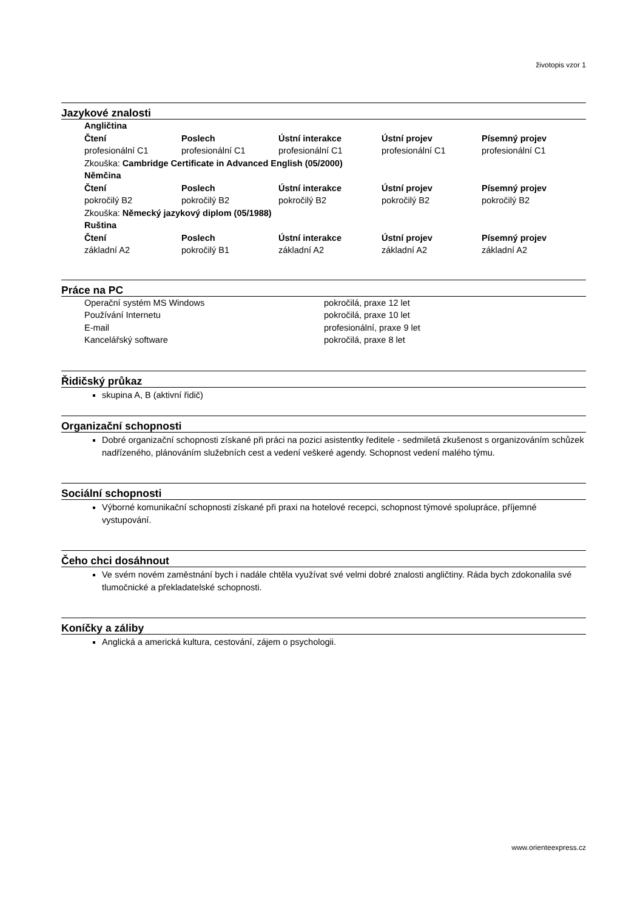životopis vzor 1
Jazykové znalosti
| Angličtina | | | | |
| --- | --- | --- | --- | --- |
| Čtení | Poslech | Ústní interakce | Ústní projev | Písemný projev |
| profesionální C1 | profesionální C1 | profesionální C1 | profesionální C1 | profesionální C1 |
| Zkouška: Cambridge Certificate in Advanced English (05/2000) | | | | |
| Němčina | | | | |
| Čtení | Poslech | Ústní interakce | Ústní projev | Písemný projev |
| pokročilý B2 | pokročilý B2 | pokročilý B2 | pokročilý B2 | pokročilý B2 |
| Zkouška: Německý jazykový diplom (05/1988) | | | | |
| Ruština | | | | |
| Čtení | Poslech | Ústní interakce | Ústní projev | Písemný projev |
| základní A2 | pokročilý B1 | základní A2 | základní A2 | základní A2 |
Práce na PC
| Operační systém MS Windows | pokročilá, praxe 12 let |
| Používání Internetu | pokročilá, praxe 10 let |
| E-mail | profesionální, praxe 9 let |
| Kancelářský software | pokročilá, praxe 8 let |
Řidičský průkaz
skupina A, B (aktivní řidič)
Organizační schopnosti
Dobré organizační schopnosti získané při práci na pozici asistentky ředitele - sedmiletá zkušenost s organizováním schůzek nadřízeného, plánováním služebních cest a vedení veškeré agendy. Schopnost vedení malého týmu.
Sociální schopnosti
Výborné komunikační schopnosti získané při praxi na hotelové recepci, schopnost týmové spolupráce, příjemné vystupování.
Čeho chci dosáhnout
Ve svém novém zaměstnání bych i nadále chtěla využívat své velmi dobré znalosti angličtiny. Ráda bych zdokonalila své tlumočnické a překladatelské schopnosti.
Koníčky a záliby
Anglická a americká kultura, cestování, zájem o psychologii.
www.orienteexpress.cz